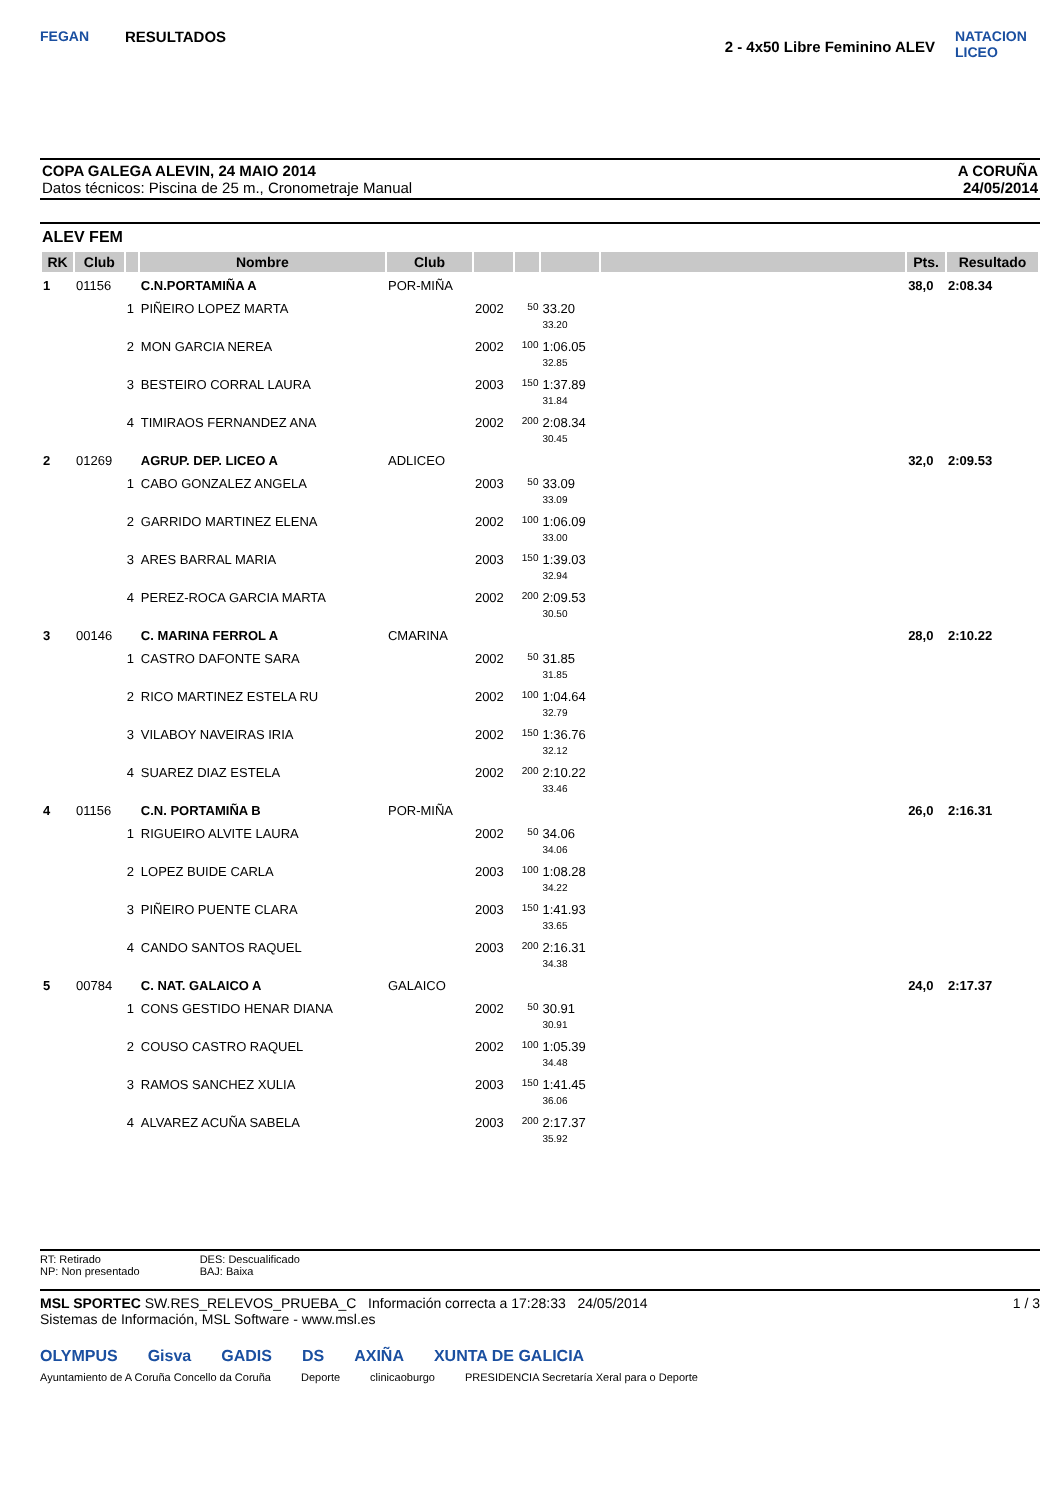FEGAN
RESULTADOS
2 - 4x50 Libre Feminino ALEV
NATACION LICEO
COPA GALEGA ALEVIN, 24 MAIO 2014
Datos técnicos: Piscina de 25 m., Cronometraje Manual
A CORUÑA
24/05/2014
ALEV FEM
| RK | Club | | Nombre | Club | | | | | Pts. | Resultado |
| --- | --- | --- | --- | --- | --- | --- | --- | --- | --- | --- |
| 1 | 01156 | | C.N.PORTAMIÑA A | POR-MIÑA | | | | | 38,0 | 2:08.34 |
| | | 1 | PIÑEIRO LOPEZ MARTA | | 2002 | 50 | 33.20 33.20 | | | |
| | | 2 | MON GARCIA NEREA | | 2002 | 100 | 1:06.05 32.85 | | | |
| | | 3 | BESTEIRO CORRAL LAURA | | 2003 | 150 | 1:37.89 31.84 | | | |
| | | 4 | TIMIRAOS FERNANDEZ ANA | | 2002 | 200 | 2:08.34 30.45 | | | |
| 2 | 01269 | | AGRUP. DEP. LICEO A | ADLICEO | | | | | 32,0 | 2:09.53 |
| | | 1 | CABO GONZALEZ ANGELA | | 2003 | 50 | 33.09 33.09 | | | |
| | | 2 | GARRIDO MARTINEZ ELENA | | 2002 | 100 | 1:06.09 33.00 | | | |
| | | 3 | ARES BARRAL MARIA | | 2003 | 150 | 1:39.03 32.94 | | | |
| | | 4 | PEREZ-ROCA GARCIA MARTA | | 2002 | 200 | 2:09.53 30.50 | | | |
| 3 | 00146 | | C. MARINA FERROL A | CMARINA | | | | | 28,0 | 2:10.22 |
| | | 1 | CASTRO DAFONTE SARA | | 2002 | 50 | 31.85 31.85 | | | |
| | | 2 | RICO MARTINEZ ESTELA RU | | 2002 | 100 | 1:04.64 32.79 | | | |
| | | 3 | VILABOY NAVEIRAS IRIA | | 2002 | 150 | 1:36.76 32.12 | | | |
| | | 4 | SUAREZ DIAZ ESTELA | | 2002 | 200 | 2:10.22 33.46 | | | |
| 4 | 01156 | | C.N. PORTAMIÑA B | POR-MIÑA | | | | | 26,0 | 2:16.31 |
| | | 1 | RIGUEIRO ALVITE LAURA | | 2002 | 50 | 34.06 34.06 | | | |
| | | 2 | LOPEZ BUIDE CARLA | | 2003 | 100 | 1:08.28 34.22 | | | |
| | | 3 | PIÑEIRO PUENTE CLARA | | 2003 | 150 | 1:41.93 33.65 | | | |
| | | 4 | CANDO SANTOS RAQUEL | | 2003 | 200 | 2:16.31 34.38 | | | |
| 5 | 00784 | | C. NAT. GALAICO A | GALAICO | | | | | 24,0 | 2:17.37 |
| | | 1 | CONS GESTIDO HENAR DIANA | | 2002 | 50 | 30.91 30.91 | | | |
| | | 2 | COUSO CASTRO RAQUEL | | 2002 | 100 | 1:05.39 34.48 | | | |
| | | 3 | RAMOS SANCHEZ XULIA | | 2003 | 150 | 1:41.45 36.06 | | | |
| | | 4 | ALVAREZ ACUÑA SABELA | | 2003 | 200 | 2:17.37 35.92 | | | |
RT: Retirado
NP: Non presentado
DES: Descualificado
BAJ: Baixa
MSL SPORTEC SW.RES_RELEVOS_PRUEBA_C Información correcta a 17:28:33 24/05/2014
Sistemas de Información, MSL Software - www.msl.es
1 / 3
OLYMPUS Gisva GADIS DS AXIÑA XUNTA DE GALICIA
Ayuntamiento de A Coruña Concello da Coruña Deporte clinicaoburgo PRESIDENCIA Secretaría Xeral para o Deporte